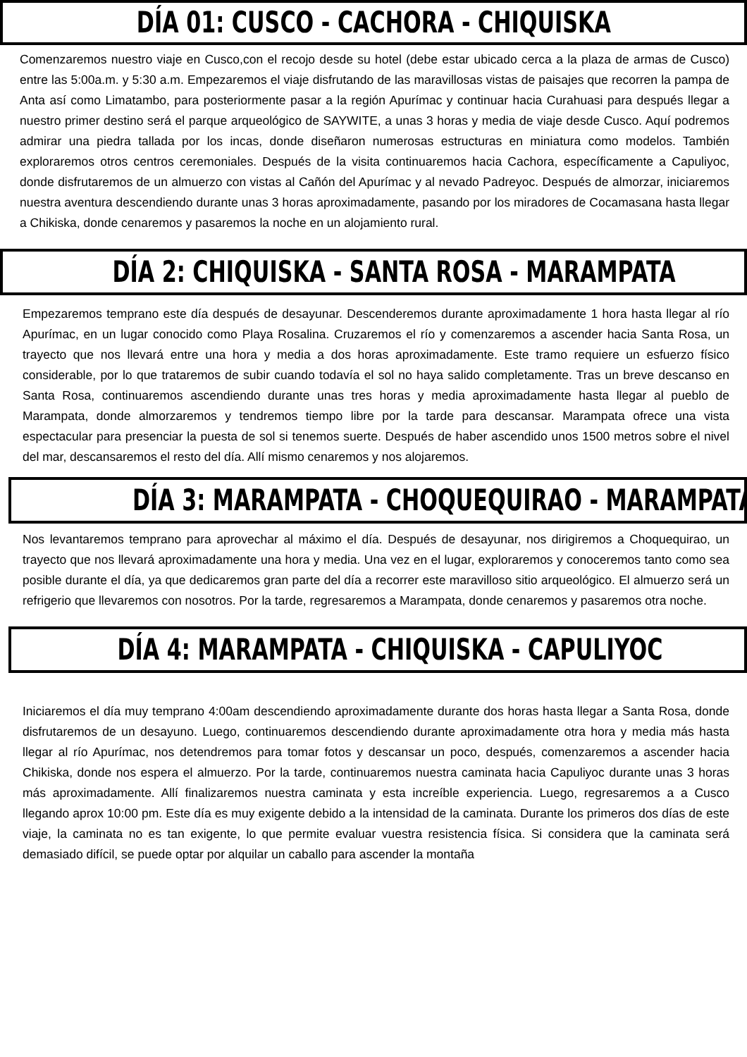DÍA 01: CUSCO - CACHORA - CHIQUISKA
Comenzaremos nuestro viaje en Cusco,con el recojo desde su hotel (debe estar ubicado cerca a la plaza de armas de Cusco) entre las 5:00a.m. y 5:30 a.m. Empezaremos el viaje disfrutando de las maravillosas vistas de paisajes que recorren la pampa de Anta así como Limatambo, para posteriormente pasar a la región Apurímac y continuar hacia Curahuasi para después llegar a nuestro primer destino será el parque arqueológico de SAYWITE, a unas 3 horas y media de viaje desde Cusco. Aquí podremos admirar una piedra tallada por los incas, donde diseñaron numerosas estructuras en miniatura como modelos. También exploraremos otros centros ceremoniales. Después de la visita continuaremos hacia Cachora, específicamente a Capuliyoc, donde disfrutaremos de un almuerzo con vistas al Cañón del Apurímac y al nevado Padreyoc. Después de almorzar, iniciaremos nuestra aventura descendiendo durante unas 3 horas aproximadamente, pasando por los miradores de Cocamasana hasta llegar a Chikiska, donde cenaremos y pasaremos la noche en un alojamiento rural.
DÍA 2: CHIQUISKA - SANTA ROSA - MARAMPATA
Empezaremos temprano este día después de desayunar. Descenderemos durante aproximadamente 1 hora hasta llegar al río Apurímac, en un lugar conocido como Playa Rosalina. Cruzaremos el río y comenzaremos a ascender hacia Santa Rosa, un trayecto que nos llevará entre una hora y media a dos horas aproximadamente. Este tramo requiere un esfuerzo físico considerable, por lo que trataremos de subir cuando todavía el sol no haya salido completamente. Tras un breve descanso en Santa Rosa, continuaremos ascendiendo durante unas tres horas y media aproximadamente hasta llegar al pueblo de Marampata, donde almorzaremos y tendremos tiempo libre por la tarde para descansar. Marampata ofrece una vista espectacular para presenciar la puesta de sol si tenemos suerte. Después de haber ascendido unos 1500 metros sobre el nivel del mar, descansaremos el resto del día. Allí mismo cenaremos y nos alojaremos.
DÍA 3: MARAMPATA - CHOQUEQUIRAO - MARAMPATA
Nos levantaremos temprano para aprovechar al máximo el día. Después de desayunar, nos dirigiremos a Choquequirao, un trayecto que nos llevará aproximadamente una hora y media. Una vez en el lugar, exploraremos y conoceremos tanto como sea posible durante el día, ya que dedicaremos gran parte del día a recorrer este maravilloso sitio arqueológico. El almuerzo será un refrigerio que llevaremos con nosotros. Por la tarde, regresaremos a Marampata, donde cenaremos y pasaremos otra noche.
DÍA 4: MARAMPATA - CHIQUISKA - CAPULIYOC
Iniciaremos el día muy temprano 4:00am descendiendo aproximadamente durante dos horas hasta llegar a Santa Rosa, donde disfrutaremos de un desayuno. Luego, continuaremos descendiendo durante aproximadamente otra hora y media más hasta llegar al río Apurímac, nos detendremos para tomar fotos y descansar un poco, después, comenzaremos a ascender hacia Chikiska, donde nos espera el almuerzo. Por la tarde, continuaremos nuestra caminata hacia Capuliyoc durante unas 3 horas más aproximadamente. Allí finalizaremos nuestra caminata y esta increíble experiencia. Luego, regresaremos a a Cusco llegando aprox 10:00 pm. Este día es muy exigente debido a la intensidad de la caminata. Durante los primeros dos días de este viaje, la caminata no es tan exigente, lo que permite evaluar vuestra resistencia física. Si considera que la caminata será demasiado difícil, se puede optar por alquilar un caballo para ascender la montaña